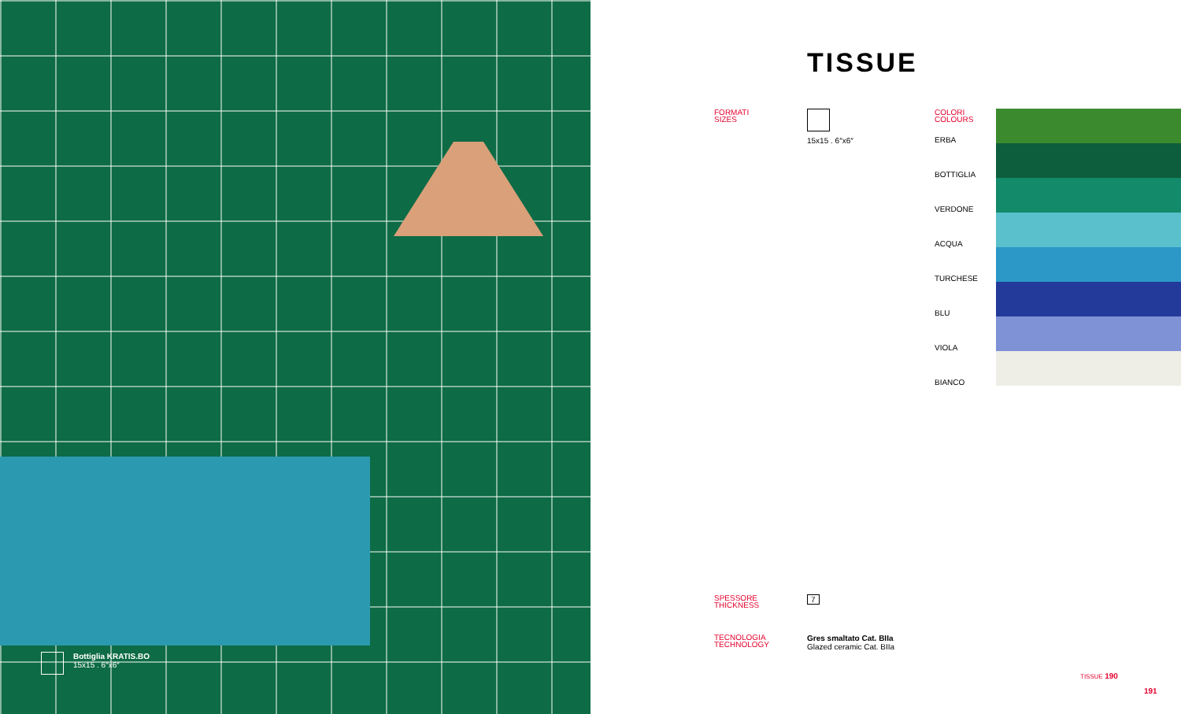Bottiglia KRATIS.BO
15x15 . 6″x6″
TISSUE
FORMATI
SIZES
15x15 . 6″x6″
COLORI
COLOURS
ERBA
BOTTIGLIA
VERDONE
ACQUA
TURCHESE
BLU
VIOLA
BIANCO
SPESSORE
THICKNESS
7
TECNOLOGIA
TECHNOLOGY
Gres smaltato Cat. BIIa
Glazed ceramic Cat. BIIa
TISSUE 190
191